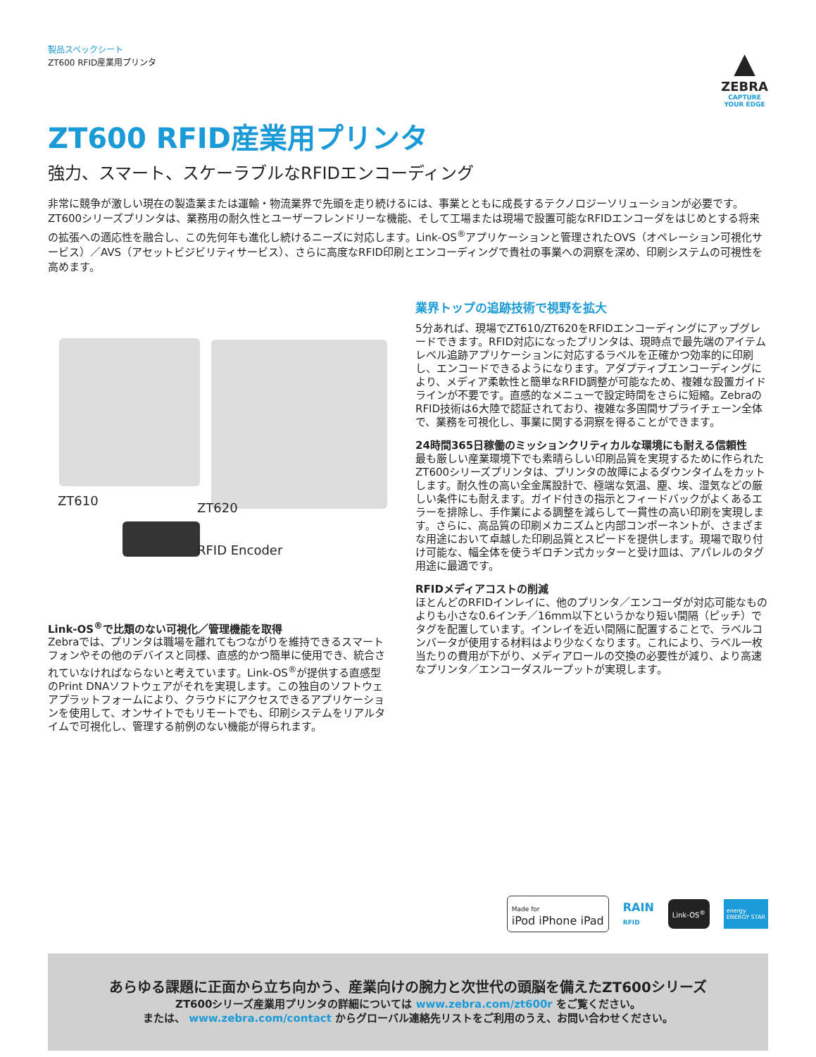▲
ZEBRA
CAPTURE
YOUR EDGE
製品スペックシート
ZT600 RFID産業用プリンタ
ZT600 RFID産業用プリンタ
強力、スマート、スケーラブルなRFIDエンコーディング
非常に競争が激しい現在の製造業または運輸・物流業界で先頭を走り続けるには、事業とともに成長するテクノロジーソリューションが必要です。ZT600シリーズプリンタは、業務用の耐久性とユーザーフレンドリーな機能、そして工場または現場で設置可能なRFIDエンコーダをはじめとする将来の拡張への適応性を融合し、この先何年も進化し続けるニーズに対応します。Link-OS<sup>®</sup>アプリケーションと管理されたOVS（オペレーション可視化サービス）／AVS（アセットビジビリティサービス）、さらに高度なRFID印刷とエンコーディングで貴社の事業への洞察を深め、印刷システムの可視性を高めます。
ZT610 ZT620
RFID Encoder
Link-OS<sup>®</sup>で比類のない可視化／管理機能を取得
Zebraでは、プリンタは職場を離れてもつながりを維持できるスマートフォンやその他のデバイスと同様、直感的かつ簡単に使用でき、統合されていなければならないと考えています。Link-OS<sup>®</sup>が提供する直感型のPrint DNAソフトウェアがそれを実現します。この独自のソフトウェアプラットフォームにより、クラウドにアクセスできるアプリケーションを使用して、オンサイトでもリモートでも、印刷システムをリアルタイムで可視化し、管理する前例のない機能が得られます。
業界トップの追跡技術で視野を拡大
5分あれば、現場でZT610/ZT620をRFIDエンコーディングにアップグレードできます。RFID対応になったプリンタは、現時点で最先端のアイテムレベル追跡アプリケーションに対応するラベルを正確かつ効率的に印刷し、エンコードできるようになります。アダプティブエンコーディングにより、メディア柔軟性と簡単なRFID調整が可能なため、複雑な設置ガイドラインが不要です。直感的なメニューで設定時間をさらに短縮。ZebraのRFID技術は6大陸で認証されており、複雑な多国間サプライチェーン全体で、業務を可視化し、事業に関する洞察を得ることができます。
24時間365日稼働のミッションクリティカルな環境にも耐える信頼性
最も厳しい産業環境下でも素晴らしい印刷品質を実現するために作られたZT600シリーズプリンタは、プリンタの故障によるダウンタイムをカットします。耐久性の高い全金属設計で、極端な気温、塵、埃、湿気などの厳しい条件にも耐えます。ガイド付きの指示とフィードバックがよくあるエラーを排除し、手作業による調整を減らして一貫性の高い印刷を実現します。さらに、高品質の印刷メカニズムと内部コンポーネントが、さまざまな用途において卓越した印刷品質とスピードを提供します。現場で取り付け可能な、幅全体を使うギロチン式カッターと受け皿は、アパレルのタグ用途に最適です。
RFIDメディアコストの削減
ほとんどのRFIDインレイに、他のプリンタ／エンコーダが対応可能なものよりも小さな0.6インチ／16mm以下というかなり短い間隔（ピッチ）でタグを配置しています。インレイを近い間隔に配置することで、ラベルコンバータが使用する材料はより少なくなります。これにより、ラベル一枚当たりの費用が下がり、メディアロールの交換の必要性が減り、より高速なプリンタ／エンコーダスループットが実現します。
Made for
iPod iPhone iPad
RAIN
RFID
Link-OS<sup>®</sup>
energy
ENERGY STAR
あらゆる課題に正面から立ち向かう、産業向けの腕力と次世代の頭脳を備えたZT600シリーズ
ZT600シリーズ産業用プリンタの詳細については www.zebra.com/zt600r をご覧ください。
または、 www.zebra.com/contact からグローバル連絡先リストをご利用のうえ、お問い合わせください。